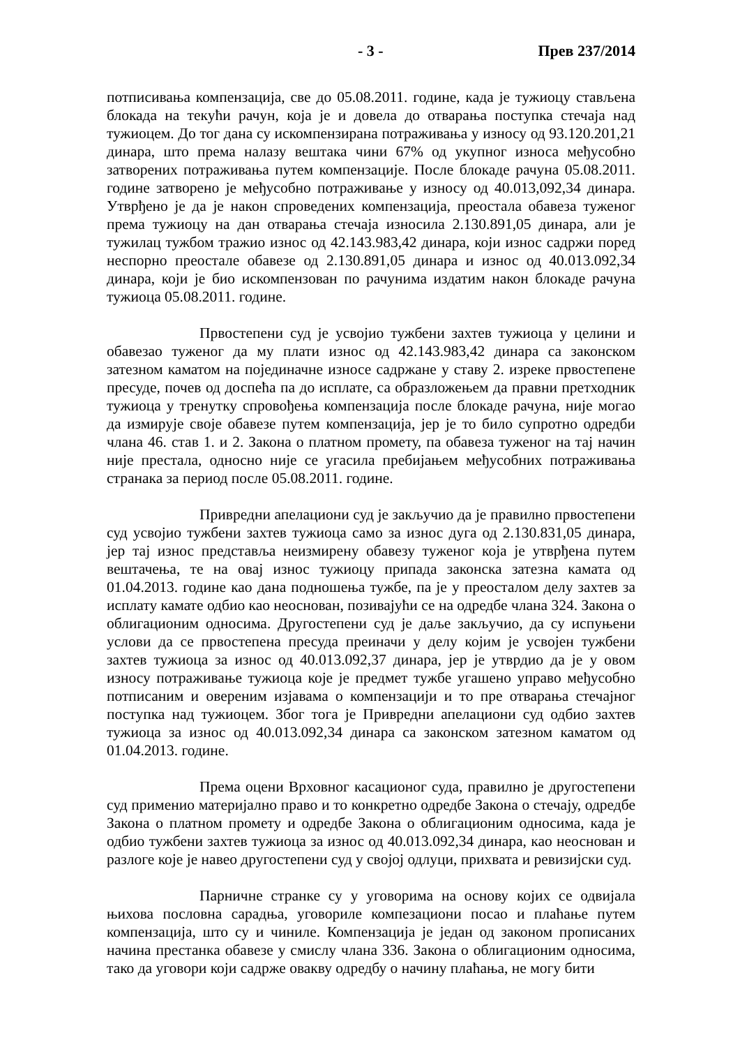- 3 - Прев 237/2014
потписивања компензација, све до 05.08.2011. године, када је тужиоцу стављена блокада на текући рачун, која је и довела до отварања поступка стечаја над тужиоцем. До тог дана су искомпензирана потраживања у износу од 93.120.201,21 динара, што према налазу вештака чини 67% од укупног износа међусобно затворених потраживања путем компензације. После блокаде рачуна 05.08.2011. године затворено је међусобно потраживање у износу од 40.013,092,34 динара. Утврђено је да је након спроведених компензација, преостала обавеза туженог према тужиоцу на дан отварања стечаја износила 2.130.891,05 динара, али је тужилац тужбом тражио износ од 42.143.983,42 динара, који износ садржи поред неспорно преостале обавезе од 2.130.891,05 динара и износ од 40.013.092,34 динара, који је био искомпензован по рачунима издатим након блокаде рачуна тужиоца 05.08.2011. године.
Првостепени суд је усвојио тужбени захтев тужиоца у целини и обавезао туженог да му плати износ од 42.143.983,42 динара са законском затезном каматом на појединачне износе садржане у ставу 2. изреке првостепене пресуде, почев од доспећа па до исплате, са образложењем да правни претходник тужиоца у тренутку спровођења компензација после блокаде рачуна, није могао да измирује своје обавезе путем компензација, јер је то било супротно одредби члана 46. став 1. и 2. Закона о платном промету, па обавеза туженог на тај начин није престала, односно није се угасила пребијањем међусобних потраживања странака за период после 05.08.2011. године.
Привредни апелациони суд је закључио да је правилно првостепени суд усвојио тужбени захтев тужиоца само за износ дуга од 2.130.831,05 динара, јер тај износ представља неизмирену обавезу туженог која је утврђена путем вештачења, те на овај износ тужиоцу припада законска затезна камата од 01.04.2013. године као дана подношења тужбе, па је у преосталом делу захтев за исплату камате одбио као неоснован, позивајући се на одредбе члана 324. Закона о облигационим односима. Другостепени суд је даље закључио, да су испуњени услови да се првостепена пресуда преиначи у делу којим је усвојен тужбени захтев тужиоца за износ од 40.013.092,37 динара, јер је утврдио да је у овом износу потраживање тужиоца које је предмет тужбе угашено управо међусобно потписаним и овереним изјавама о компензацији и то пре отварања стечајног поступка над тужиоцем. Због тога је Привредни апелациони суд одбио захтев тужиоца за износ од 40.013.092,34 динара са законском затезном каматом од 01.04.2013. године.
Према оцени Врховног касационог суда, правилно је другостепени суд применио материјално право и то конкретно одредбе Закона о стечају, одредбе Закона о платном промету и одредбе Закона о облигационим односима, када је одбио тужбени захтев тужиоца за износ од 40.013.092,34 динара, као неоснован и разлоге које је навео другостепени суд у својој одлуци, прихвата и ревизијски суд.
Парничне странке су у уговорима на основу којих се одвијала њихова пословна сарадња, уговориле компезациони посао и плаћање путем компензација, што су и чиниле. Компензација је један од законом прописаних начина престанка обавезе у смислу члана 336. Закона о облигационим односима, тако да уговори који садрже овакву одредбу о начину плаћања, не могу бити